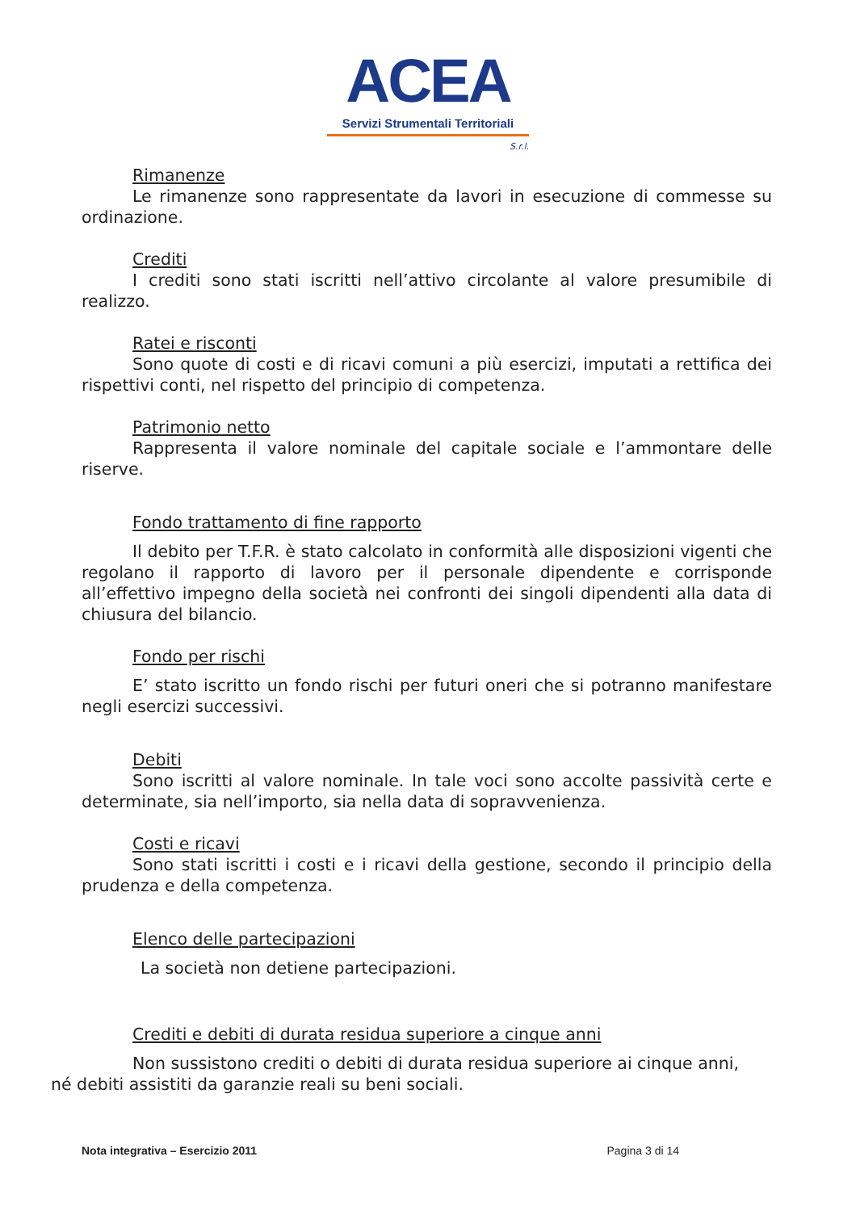ACEA
Servizi Strumentali Territoriali
S.r.l.
Rimanenze
Le rimanenze sono rappresentate da lavori in esecuzione di commesse su ordinazione.
Crediti
I crediti sono stati iscritti nell’attivo circolante al valore presumibile di realizzo.
Ratei e risconti
Sono quote di costi e di ricavi comuni a più esercizi, imputati a rettifica dei rispettivi conti, nel rispetto del principio di competenza.
Patrimonio netto
Rappresenta il valore nominale del capitale sociale e l’ammontare delle riserve.
Fondo trattamento di fine rapporto
Il debito per T.F.R. è stato calcolato in conformità alle disposizioni vigenti che regolano il rapporto di lavoro per il personale dipendente e corrisponde all’effettivo impegno della società nei confronti dei singoli dipendenti alla data di chiusura del bilancio.
Fondo per rischi
E’ stato iscritto un fondo rischi per futuri oneri che si potranno manifestare negli esercizi successivi.
Debiti
Sono iscritti al valore nominale. In tale voci sono accolte passività certe e determinate, sia nell’importo, sia nella data di sopravvenienza.
Costi e ricavi
Sono stati iscritti i costi e i ricavi della gestione, secondo il principio della prudenza e della competenza.
Elenco delle partecipazioni
La società non detiene partecipazioni.
Crediti e debiti di durata residua superiore a cinque anni
Non sussistono crediti o debiti di durata residua superiore ai cinque anni,
né debiti assistiti da garanzie reali su beni sociali.
Nota integrativa – Esercizio 2011 Pagina 3 di 14